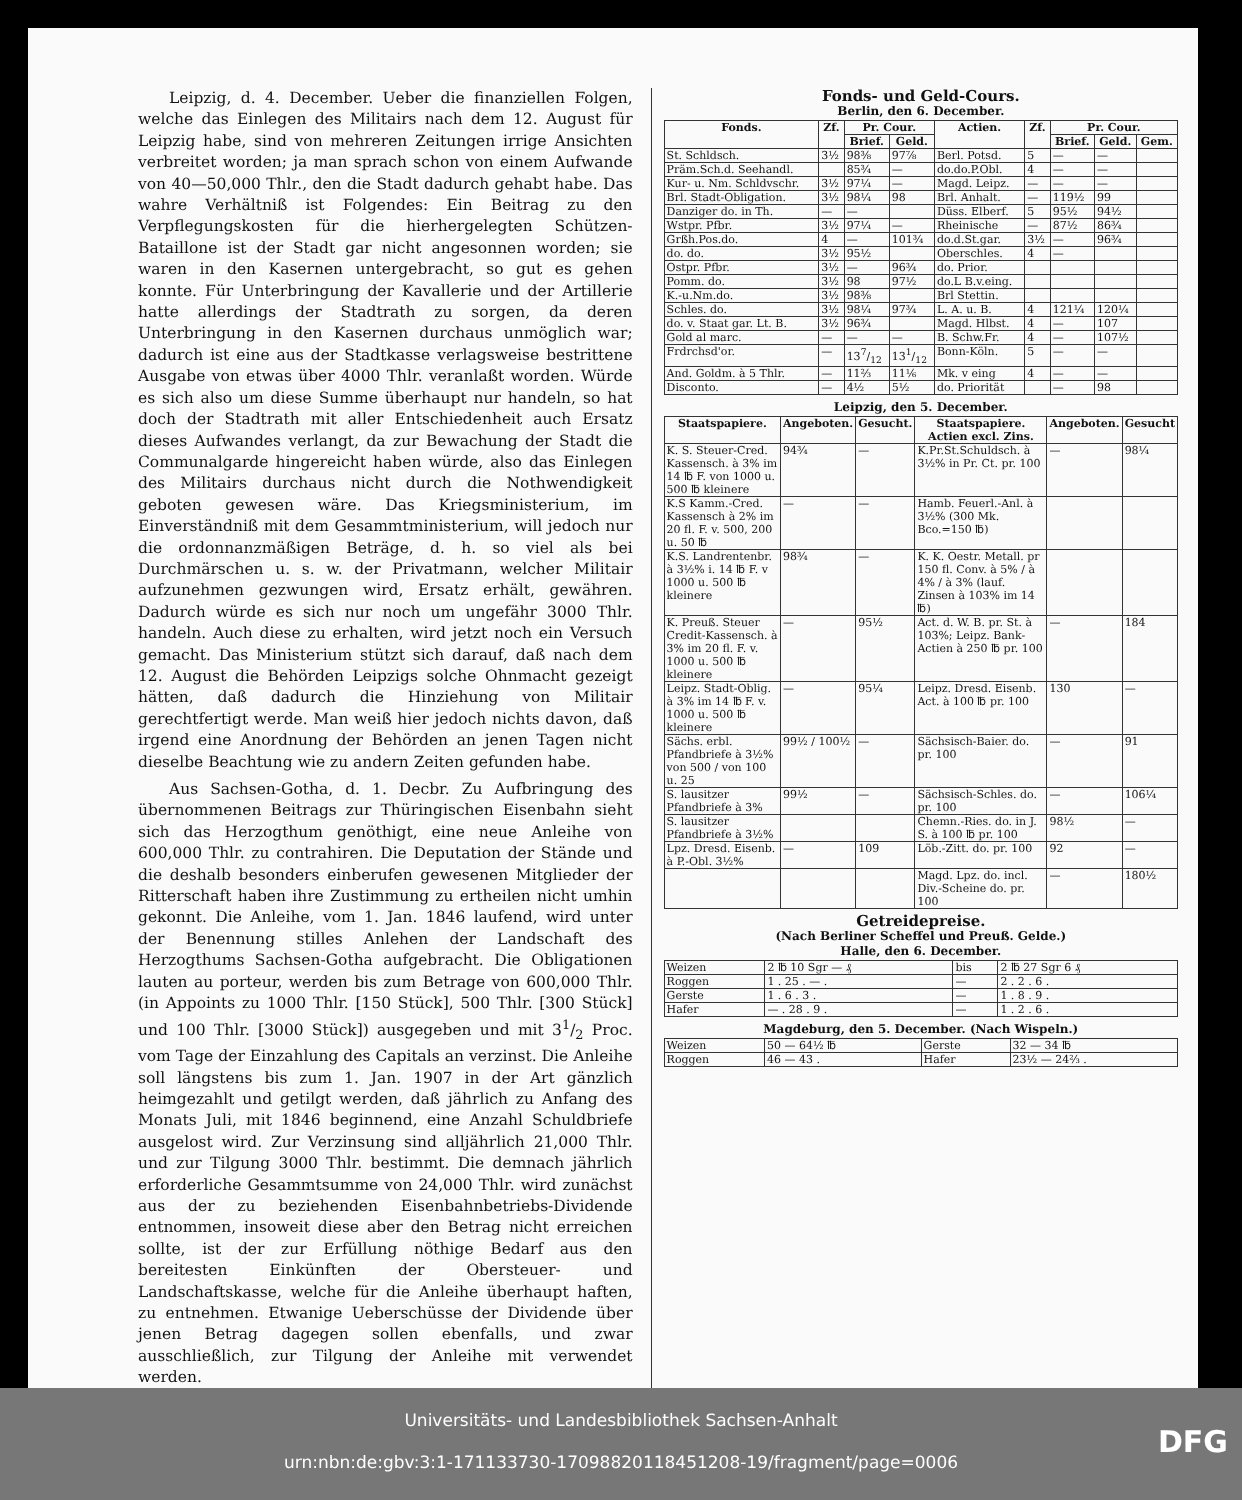Leipzig, d. 4. December. Ueber die finanziellen Folgen, welche das Einlegen des Militairs nach dem 12. August für Leipzig habe, sind von mehreren Zeitungen irrige Ansichten verbreitet worden; ja man sprach schon von einem Aufwande von 40—50,000 Thlr., den die Stadt dadurch gehabt habe. Das wahre Verhältniß ist Folgendes: Ein Beitrag zu den Verpflegungskosten für die hierhergelegten Schützen-Bataillone ist der Stadt gar nicht angesonnen worden; sie waren in den Kasernen untergebracht, so gut es gehen konnte. Für Unterbringung der Kavallerie und der Artillerie hatte allerdings der Stadtrath zu sorgen, da deren Unterbringung in den Kasernen durchaus unmöglich war; dadurch ist eine aus der Stadtkasse verlagsweise bestrittene Ausgabe von etwas über 4000 Thlr. veranlaßt worden. Würde es sich also um diese Summe überhaupt nur handeln, so hat doch der Stadtrath mit aller Entschiedenheit auch Ersatz dieses Aufwandes verlangt, da zur Bewachung der Stadt die Communalgarde hingereicht haben würde, also das Einlegen des Militairs durchaus nicht durch die Nothwendigkeit geboten gewesen wäre. Das Kriegsministerium, im Einverständniß mit dem Gesammtministerium, will jedoch nur die ordonnanzmäßigen Beträge, d. h. so viel als bei Durchmärschen u. s. w. der Privatmann, welcher Militair aufzunehmen gezwungen wird, Ersatz erhält, gewähren. Dadurch würde es sich nur noch um ungefähr 3000 Thlr. handeln. Auch diese zu erhalten, wird jetzt noch ein Versuch gemacht. Das Ministerium stützt sich darauf, daß nach dem 12. August die Behörden Leipzigs solche Ohnmacht gezeigt hätten, daß dadurch die Hinziehung von Militair gerechtfertigt werde. Man weiß hier jedoch nichts davon, daß irgend eine Anordnung der Behörden an jenen Tagen nicht dieselbe Beachtung wie zu andern Zeiten gefunden habe.
Aus Sachsen-Gotha, d. 1. Decbr. Zu Aufbringung des übernommenen Beitrags zur Thüringischen Eisenbahn sieht sich das Herzogthum genöthigt, eine neue Anleihe von 600,000 Thlr. zu contrahiren. Die Deputation der Stände und die deshalb besonders einberufen gewesenen Mitglieder der Ritterschaft haben ihre Zustimmung zu ertheilen nicht umhin gekonnt. Die Anleihe, vom 1. Jan. 1846 laufend, wird unter der Benennung stilles Anlehen der Landschaft des Herzogthums Sachsen-Gotha aufgebracht. Die Obligationen lauten au porteur, werden bis zum Betrage von 600,000 Thlr. (in Appoints zu 1000 Thlr. [150 Stück], 500 Thlr. [300 Stück] und 100 Thlr. [3000 Stück]) ausgegeben und mit 31/2 Proc. vom Tage der Einzahlung des Capitals an verzinst. Die Anleihe soll längstens bis zum 1. Jan. 1907 in der Art gänzlich heimgezahlt und getilgt werden, daß jährlich zu Anfang des Monats Juli, mit 1846 beginnend, eine Anzahl Schuldbriefe ausgelost wird. Zur Verzinsung sind alljährlich 21,000 Thlr. und zur Tilgung 3000 Thlr. bestimmt. Die demnach jährlich erforderliche Gesammtsumme von 24,000 Thlr. wird zunächst aus der zu beziehenden Eisenbahnbetriebs-Dividende entnommen, insoweit diese aber den Betrag nicht erreichen sollte, ist der zur Erfüllung nöthige Bedarf aus den bereitesten Einkünften der Obersteuer- und Landschaftskasse, welche für die Anleihe überhaupt haften, zu entnehmen. Etwanige Ueberschüsse der Dividende über jenen Betrag dagegen sollen ebenfalls, und zwar ausschließlich, zur Tilgung der Anleihe mit verwendet werden.
Fonds- und Geld-Cours.
Berlin, den 6. December.
| Fonds. | Zf. | Pr. Cour. | | Actien. | Zf. | Pr. Cour. | | |
| --- | --- | --- | --- | --- | --- | --- | --- | --- |
| | | Brief. | Geld. | | | Brief. | Geld. | Gem. |
| St. Schldsch. | 3½ | 98⅜ | 97⅞ | Berl. Potsd. | 5 | — | — | |
| Präm.Sch.d. Seehandl. | | 85¾ | — | do.do.P.Obl. | 4 | — | — | |
| Kur- u. Nm. Schldvschr. | 3½ | 97¼ | — | Magd. Leipz. | — | — | — | |
| Brl. Stadt-Obligation. | 3½ | 98¼ | 98 | Brl. Anhalt. | — | 119½ | 99 | |
| Danziger do. in Th. | — | — | | Düss. Elberf. | 5 | 95½ | 94½ | |
| Wstpr. Pfbr. | 3½ | 97¼ | — | Rheinische | — | 87½ | 86¾ | |
| Grßh.Pos.do. | 4 | — | 101¾ | do.d.St.gar. | 3½ | — | 96¾ | |
| do. do. | 3½ | 95½ | | Oberschles. | 4 | — | | |
| Ostpr. Pfbr. | 3½ | — | 96¾ | do. Prior. | | | | |
| Pomm. do. | 3½ | 98 | 97½ | do.L B.v.eing. | | | | |
| K.-u.Nm.do. | 3½ | 98⅜ | | Brl Stettin. | | | | |
| Schles. do. | 3½ | 98¼ | 97¾ | L. A. u. B. | 4 | 121¼ | 120¼ | |
| do. v. Staat gar. Lt. B. | 3½ | 96¾ | | Magd. Hlbst. | 4 | — | 107 | |
| Gold al marc. | — | — | — | B. Schw.Fr. | 4 | — | 107½ | |
| Frdrchsd'or. | — | 137/12 | 131/12 | Bonn-Köln. | 5 | — | — | |
| And. Goldm. à 5 Thlr. | — | 11⅔ | 11⅙ | Mk. v eing | 4 | — | — | |
| Disconto. | — | 4½ | 5½ | do. Priorität | | — | 98 | |
Leipzig, den 5. December.
| Staatspapiere. | Angeboten. | Gesucht. | Staatspapiere. Actien excl. Zins. | Angeboten. | Gesucht |
| --- | --- | --- | --- | --- | --- |
| K. S. Steuer-Cred. Kassensch. à 3% im 14 ℔ F. von 1000 u. 500 ℔ kleinere | 94¾ | — | K.Pr.St.Schuldsch. à 3½% in Pr. Ct. pr. 100 | — | 98¼ |
| K.S Kamm.-Cred. Kassensch à 2% im 20 fl. F. v. 500, 200 u. 50 ℔ | — | — | Hamb. Feuerl.-Anl. à 3½% (300 Mk. Bco.=150 ℔) | | |
| K.S. Landrentenbr. à 3½% i. 14 ℔ F. v 1000 u. 500 ℔ kleinere | 98¾ | — | K. K. Oestr. Metall. pr 150 fl. Conv. à 5% / à 4% / à 3% (lauf. Zinsen à 103% im 14 ℔) | | |
| K. Preuß. Steuer Credit-Kassensch. à 3% im 20 fl. F. v. 1000 u. 500 ℔ kleinere | — | 95½ | Act. d. W. B. pr. St. à 103%; Leipz. Bank-Actien à 250 ℔ pr. 100 | — | 184 |
| Leipz. Stadt-Oblig. à 3% im 14 ℔ F. v. 1000 u. 500 ℔ kleinere | — | 95¼ | Leipz. Dresd. Eisenb. Act. à 100 ℔ pr. 100 | 130 | — |
| Sächs. erbl. Pfandbriefe à 3½% von 500 / von 100 u. 25 | 99½ / 100½ | — | Sächsisch-Baier. do. pr. 100 | — | 91 |
| S. lausitzer Pfandbriefe à 3% | 99½ | — | Sächsisch-Schles. do. pr. 100 | — | 106¼ |
| S. lausitzer Pfandbriefe à 3½% | | | Chemn.-Ries. do. in J. S. à 100 ℔ pr. 100 | 98½ | — |
| Lpz. Dresd. Eisenb. à P.-Obl. 3½% | — | 109 | Löb.-Zitt. do. pr. 100 | 92 | — |
| | | | Magd. Lpz. do. incl. Div.-Scheine do. pr. 100 | — | 180½ |
Getreidepreise.
(Nach Berliner Scheffel und Preuß. Gelde.)
Halle, den 6. December.
| Weizen | 2 ℔ 10 Sgr — ₰ | bis | 2 ℔ 27 Sgr 6 ₰ |
| Roggen | 1 . 25 . — . | — | 2 . 2 . 6 . |
| Gerste | 1 . 6 . 3 . | — | 1 . 8 . 9 . |
| Hafer | — . 28 . 9 . | — | 1 . 2 . 6 . |
Magdeburg, den 5. December. (Nach Wispeln.)
| Weizen | 50 — 64½ ℔ | Gerste | 32 — 34 ℔ |
| Roggen | 46 — 43 . | Hafer | 23½ — 24⅔ . |
Universitäts- und Landesbibliothek Sachsen-Anhalt
urn:nbn:de:gbv:3:1-171133730-17098820118451208-19/fragment/page=0006
DFG